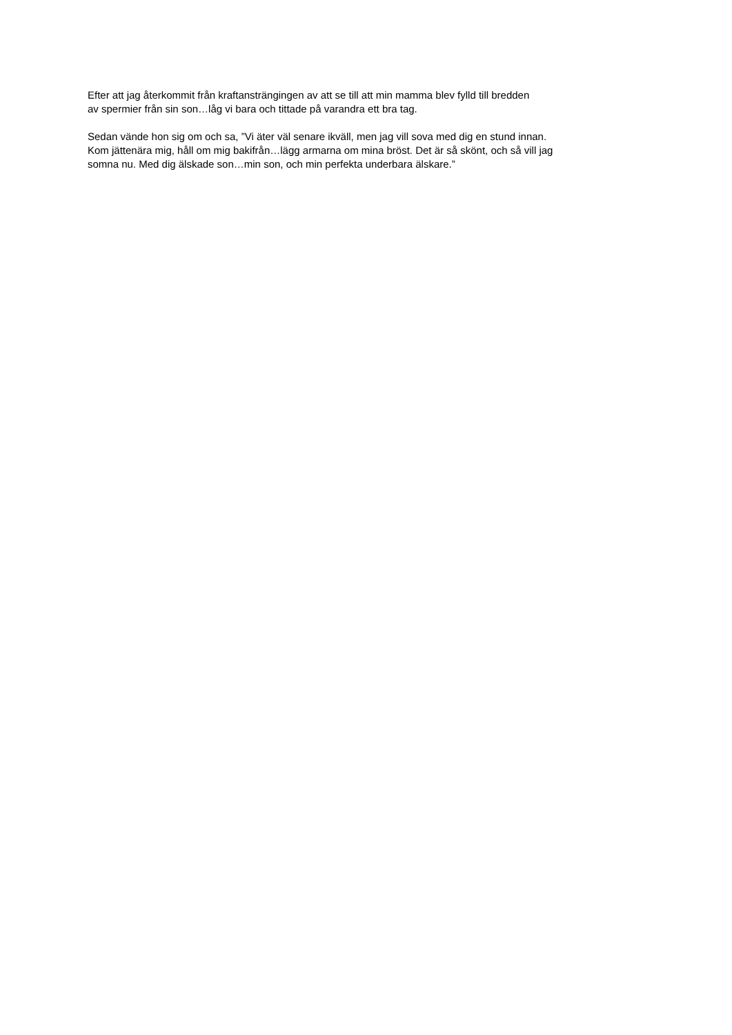Efter att jag återkommit från kraftansträngingen av att se till att min mamma blev fylld till bredden
av spermier från sin son…låg vi bara och tittade på varandra ett bra tag.
Sedan vände hon sig om och sa, ”Vi äter väl senare ikväll, men jag vill sova med dig en stund innan.
Kom jättenära mig, håll om mig bakifrån…lägg armarna om mina bröst. Det är så skönt, och så vill jag
somna nu. Med dig älskade son…min son, och min perfekta underbara älskare.”